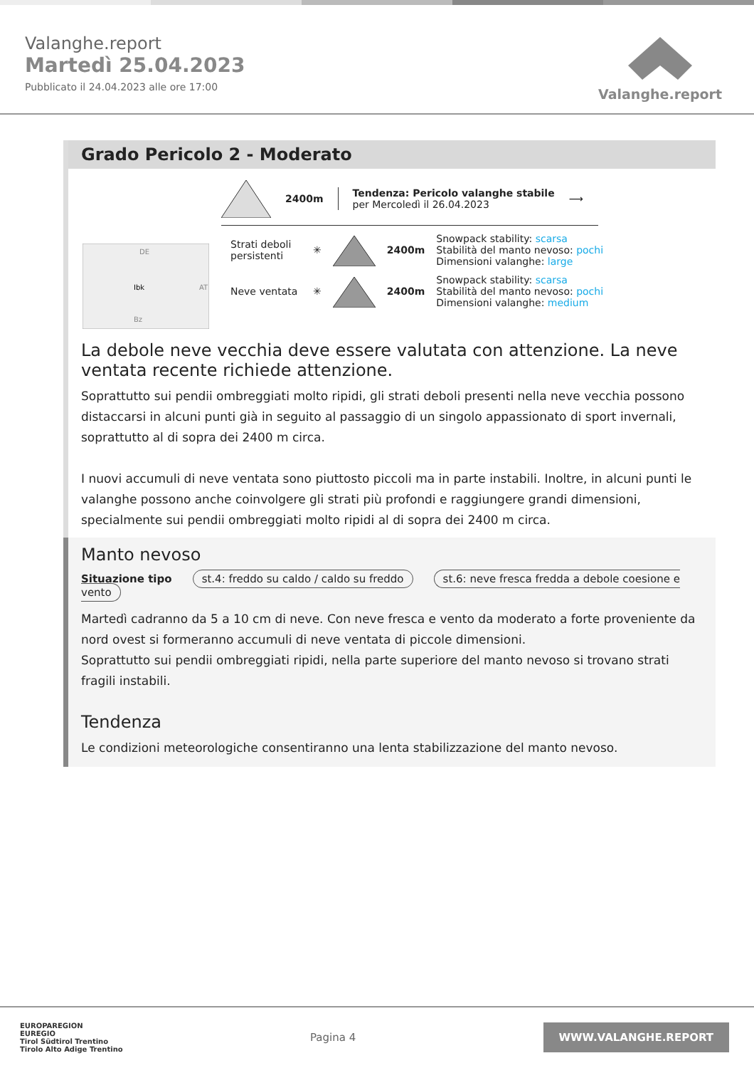Valanghe.report
Martedì 25.04.2023
Pubblicato il 24.04.2023 alle ore 17:00
Valanghe.report
Grado Pericolo 2 - Moderato
2400m
Tendenza: Pericolo valanghe stabile
per Mercoledì il 26.04.2023
⟶
DE
Ibk
AT
Bz
Strati deboli persistenti
✳ 2400m
Snowpack stability: scarsa
Stabilità del manto nevoso: pochi
Dimensioni valanghe: large
Neve ventata
✳ 2400m
Snowpack stability: scarsa
Stabilità del manto nevoso: pochi
Dimensioni valanghe: medium
La debole neve vecchia deve essere valutata con attenzione. La neve ventata recente richiede attenzione.
Soprattutto sui pendii ombreggiati molto ripidi, gli strati deboli presenti nella neve vecchia possono distaccarsi in alcuni punti già in seguito al passaggio di un singolo appassionato di sport invernali, soprattutto al di sopra dei 2400 m circa.
I nuovi accumuli di neve ventata sono piuttosto piccoli ma in parte instabili. Inoltre, in alcuni punti le valanghe possono anche coinvolgere gli strati più profondi e raggiungere grandi dimensioni, specialmente sui pendii ombreggiati molto ripidi al di sopra dei 2400 m circa.
Manto nevoso
Situazione tipo st.4: freddo su caldo / caldo su freddo st.6: neve fresca fredda a debole coesione e vento
Martedì cadranno da 5 a 10 cm di neve. Con neve fresca e vento da moderato a forte proveniente da nord ovest si formeranno accumuli di neve ventata di piccole dimensioni.
Soprattutto sui pendii ombreggiati ripidi, nella parte superiore del manto nevoso si trovano strati fragili instabili.
Tendenza
Le condizioni meteorologiche consentiranno una lenta stabilizzazione del manto nevoso.
EUROPAREGION
EUREGIO
Tirol Südtirol Trentino
Tirolo Alto Adige Trentino
Pagina 4
WWW.VALANGHE.REPORT